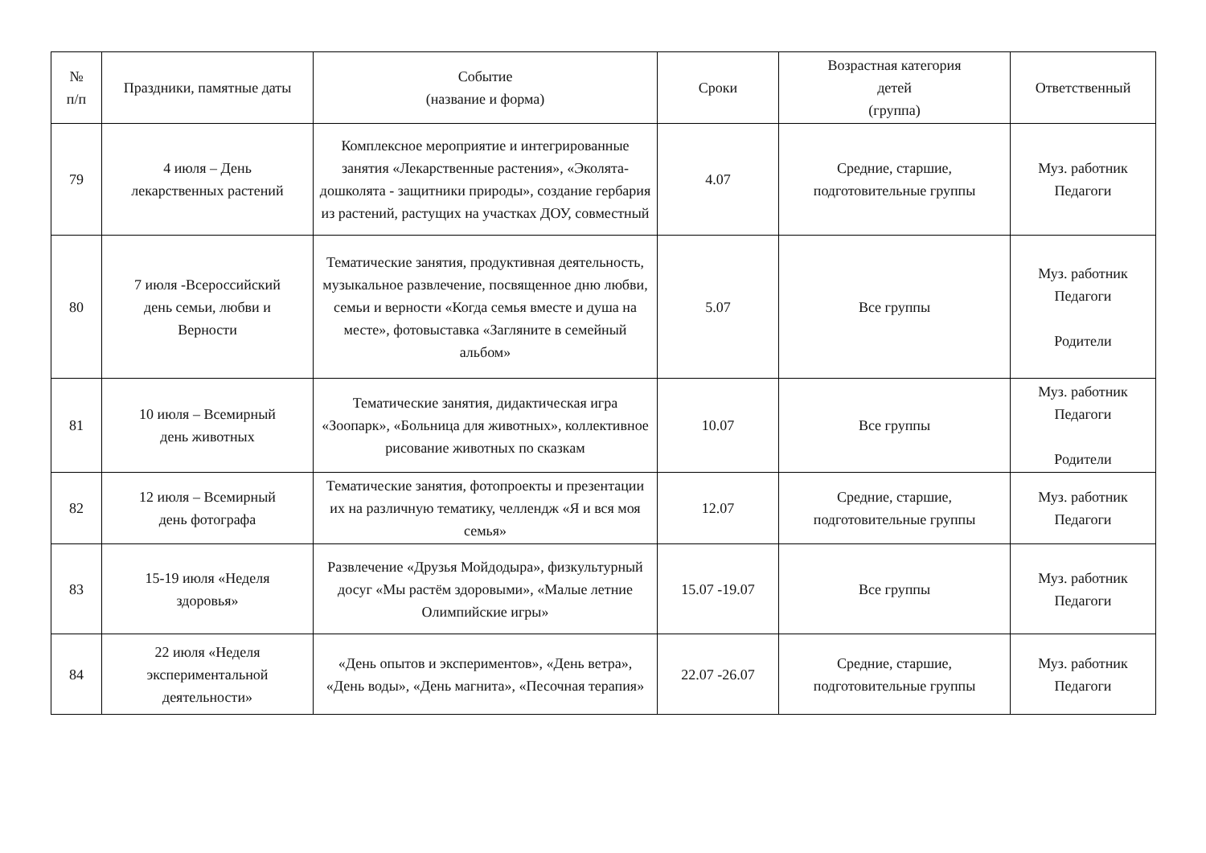| № п/п | Праздники, памятные даты | Событие (название и форма) | Сроки | Возрастная категория детей (группа) | Ответственный |
| --- | --- | --- | --- | --- | --- |
| 79 | 4 июля – День лекарственных растений | Комплексное мероприятие и интегрированные занятия «Лекарственные растения», «Эколята-дошколята - защитники природы», создание гербария из растений, растущих на участках ДОУ, совместный | 4.07 | Средние, старшие, подготовительные группы | Муз. работник Педагоги |
| 80 | 7 июля -Всероссийский день семьи, любви и Верности | Тематические занятия, продуктивная деятельность, музыкальное развлечение, посвященное дню любви, семьи и верности «Когда семья вместе и душа на месте», фотовыставка «Загляните в семейный альбом» | 5.07 | Все группы | Муз. работник Педагоги Родители |
| 81 | 10 июля – Всемирный день животных | Тематические занятия, дидактическая игра «Зоопарк», «Больница для животных», коллективное рисование животных по сказкам | 10.07 | Все группы | Муз. работник Педагоги Родители |
| 82 | 12 июля – Всемирный день фотографа | Тематические занятия, фотопроекты и презентации их на различную тематику, челлендж «Я и вся моя семья» | 12.07 | Средние, старшие, подготовительные группы | Муз. работник Педагоги |
| 83 | 15-19 июля «Неделя здоровья» | Развлечение «Друзья Мойдодыра», физкультурный досуг «Мы растём здоровыми», «Малые летние Олимпийские игры» | 15.07 -19.07 | Все группы | Муз. работник Педагоги |
| 84 | 22 июля «Неделя экспериментальной деятельности» | «День опытов и экспериментов», «День ветра», «День воды», «День магнита», «Песочная терапия» | 22.07 -26.07 | Средние, старшие, подготовительные группы | Муз. работник Педагоги |